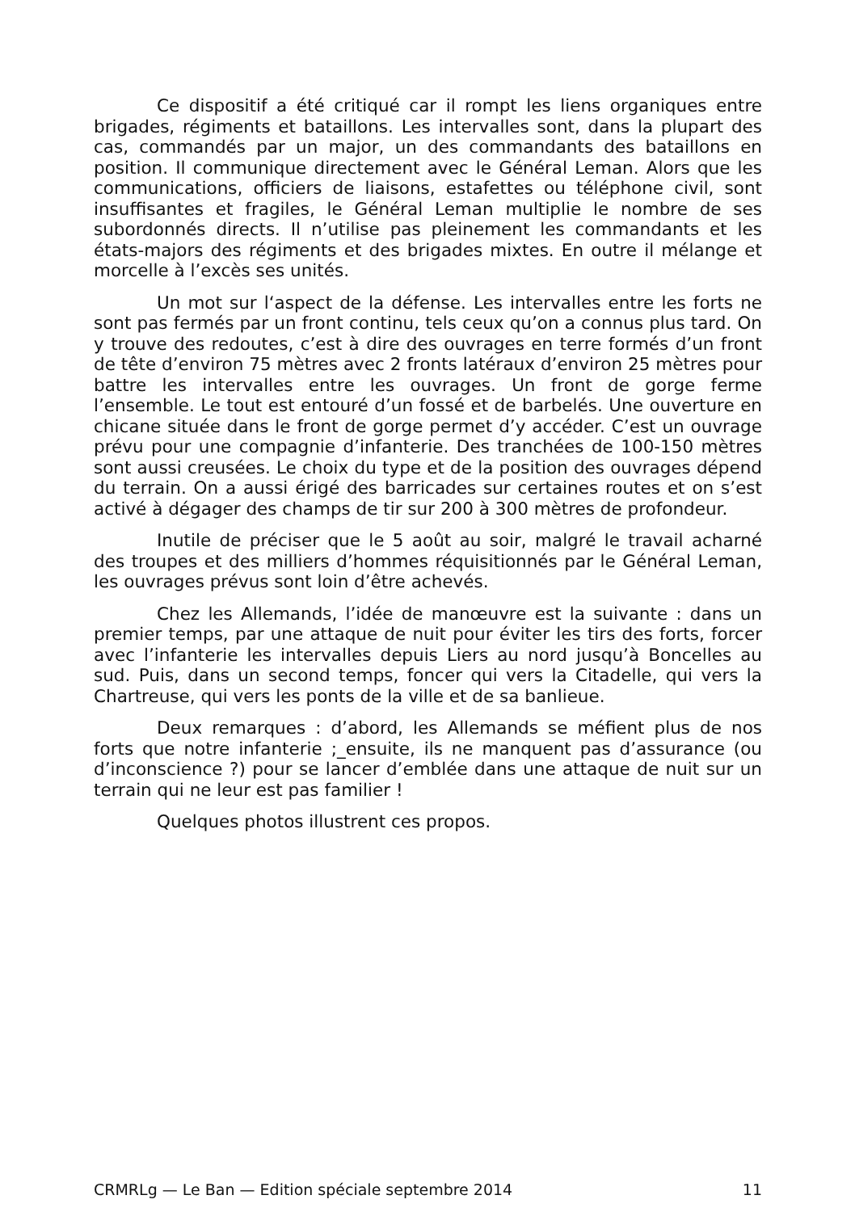Ce dispositif a été critiqué car il rompt les liens organiques entre brigades, régiments et bataillons. Les intervalles sont, dans la plupart des cas, commandés par un major, un des commandants des bataillons en position. Il communique directement avec le Général Leman. Alors que les communications, officiers de liaisons, estafettes ou téléphone civil, sont insuffisantes et fragiles, le Général Leman multiplie le nombre de ses subordonnés directs. Il n’utilise pas pleinement les commandants et les états-majors des régiments et des brigades mixtes. En outre il mélange et morcelle à l’excès ses unités.
Un mot sur l‘aspect de la défense. Les intervalles entre les forts ne sont pas fermés par un front continu, tels ceux qu’on a connus plus tard. On y trouve des redoutes, c’est à dire des ouvrages en terre formés d’un front de tête d’environ 75 mètres avec 2 fronts latéraux d’environ 25 mètres pour battre les intervalles entre les ouvrages. Un front de gorge ferme l’ensemble. Le tout est entouré d’un fossé et de barbelés. Une ouverture en chicane située dans le front de gorge permet d’y accéder. C’est un ouvrage prévu pour une compagnie d’infanterie. Des tranchées de 100-150 mètres sont aussi creusées. Le choix du type et de la position des ouvrages dépend du terrain. On a aussi érigé des barricades sur certaines routes et on s’est activé à dégager des champs de tir sur 200 à 300 mètres de profondeur.
Inutile de préciser que le 5 août au soir, malgré le travail acharné des troupes et des milliers d’hommes réquisitionnés par le Général Leman, les ouvrages prévus sont loin d’être achevés.
Chez les Allemands, l’idée de manœuvre est la suivante : dans un premier temps, par une attaque de nuit pour éviter les tirs des forts, forcer avec l’infanterie les intervalles depuis Liers au nord jusqu’à Boncelles au sud. Puis, dans un second temps, foncer qui vers la Citadelle, qui vers la Chartreuse, qui vers les ponts de la ville et de sa banlieue.
Deux remarques : d’abord, les Allemands se méfient plus de nos forts que notre infanterie ;_ensuite, ils ne manquent pas d’assurance (ou d’inconscience ?) pour se lancer d’emblée dans une attaque de nuit sur un terrain qui ne leur est pas familier !
Quelques photos illustrent ces propos.
CRMRLg — Le Ban — Edition spéciale septembre 2014 11